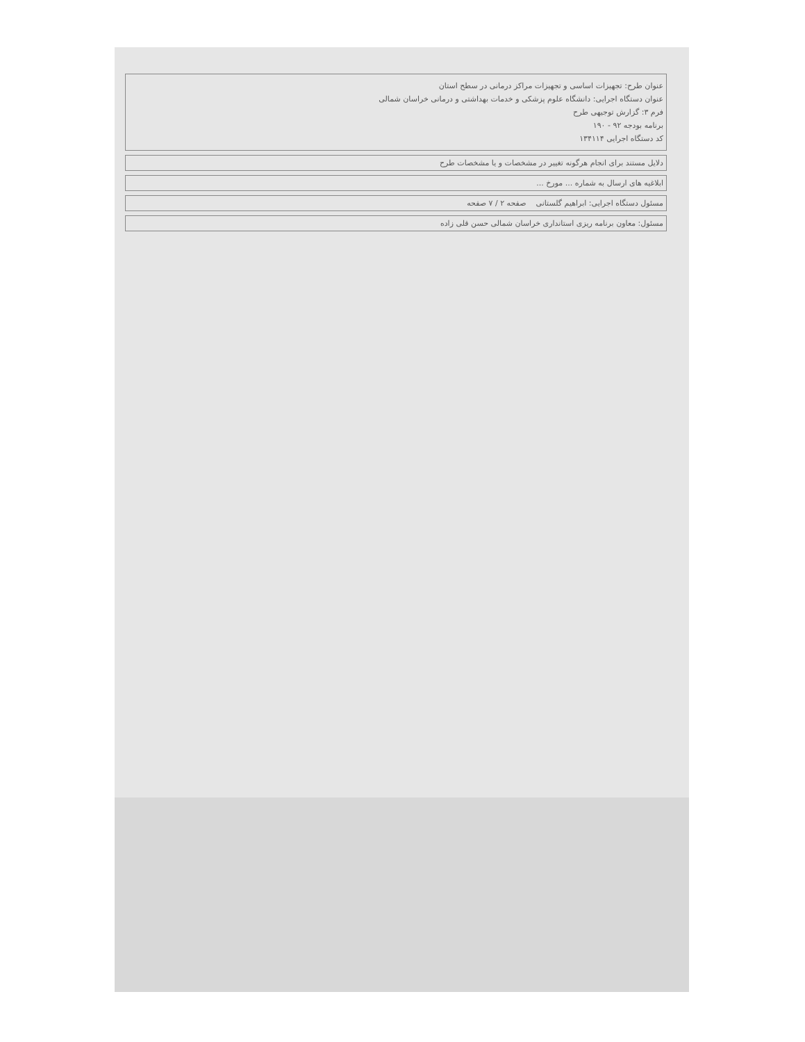عنوان طرح: تجهیزات اساسی و تجهیزات مراکز درمانی در سطح استان
عنوان دستگاه اجرایی: دانشگاه علوم پزشکی و خدمات بهداشتی و درمانی خراسان شمالی
فرم ۳: گزارش توجیهی طرح
برنامه بودجه ۹۲ - ۱۹۰
کد دستگاه اجرایی ۱۳۴۱۱۴
دلایل مستند برای انجام هرگونه تغییر در مشخصات و یا مشخصات طرح
ابلاغیه های ارسال به شماره ... مورخ ...
مسئول دستگاه اجرایی: ابراهیم گلستانی صفحه ۲ / ۷ صفحه
مسئول: معاون برنامه ریزی استانداری خراسان شمالی حسن قلی زاده